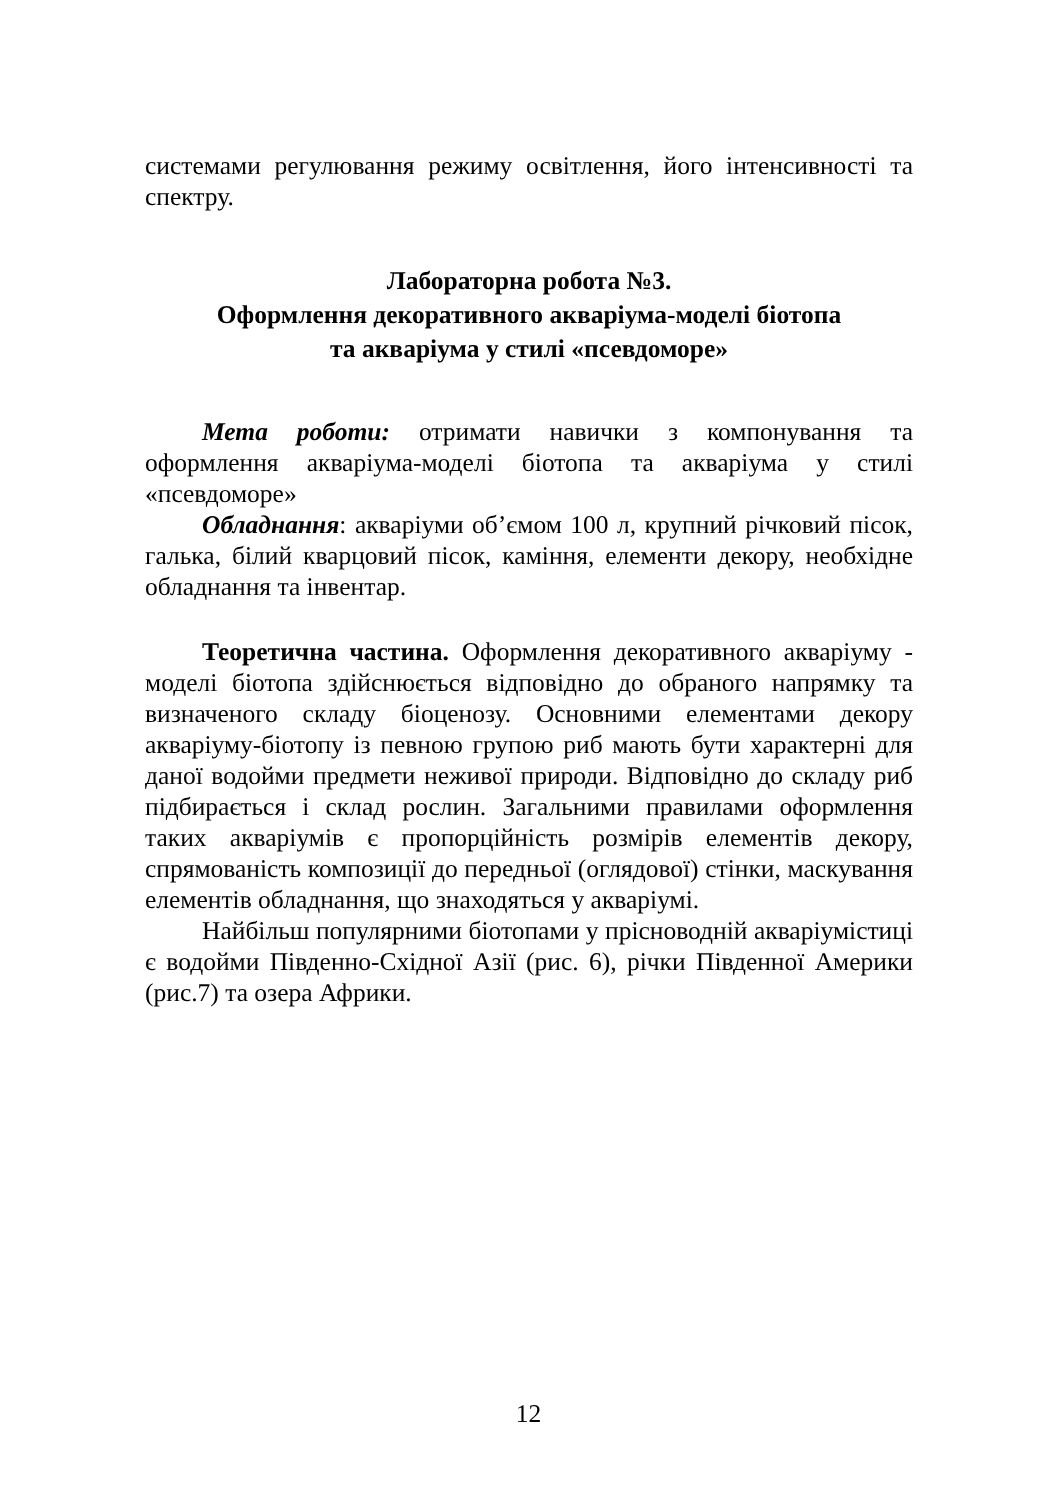системами регулювання режиму освітлення, його інтенсивності та спектру.
Лабораторна робота №3.
Оформлення декоративного акваріума-моделі біотопа
та акваріума у стилі «псевдоморе»
Мета роботи: отримати навички з компонування та оформлення акваріума-моделі біотопа та акваріума у стилі «псевдоморе»
Обладнання: акваріуми об’ємом 100 л, крупний річковий пісок, галька, білий кварцовий пісок, каміння, елементи декору, необхідне обладнання та інвентар.
Теоретична частина. Оформлення декоративного акваріуму - моделі біотопа здійснюється відповідно до обраного напрямку та визначеного складу біоценозу. Основними елементами декору акваріуму-біотопу із певною групою риб мають бути характерні для даної водойми предмети неживої природи. Відповідно до складу риб підбирається і склад рослин. Загальними правилами оформлення таких акваріумів є пропорційність розмірів елементів декору, спрямованість композиції до передньої (оглядової) стінки, маскування елементів обладнання, що знаходяться у акваріумі.
Найбільш популярними біотопами у прісноводній акваріумістиці є водойми Південно-Східної Азії (рис. 6), річки Південної Америки (рис.7) та озера Африки.
12